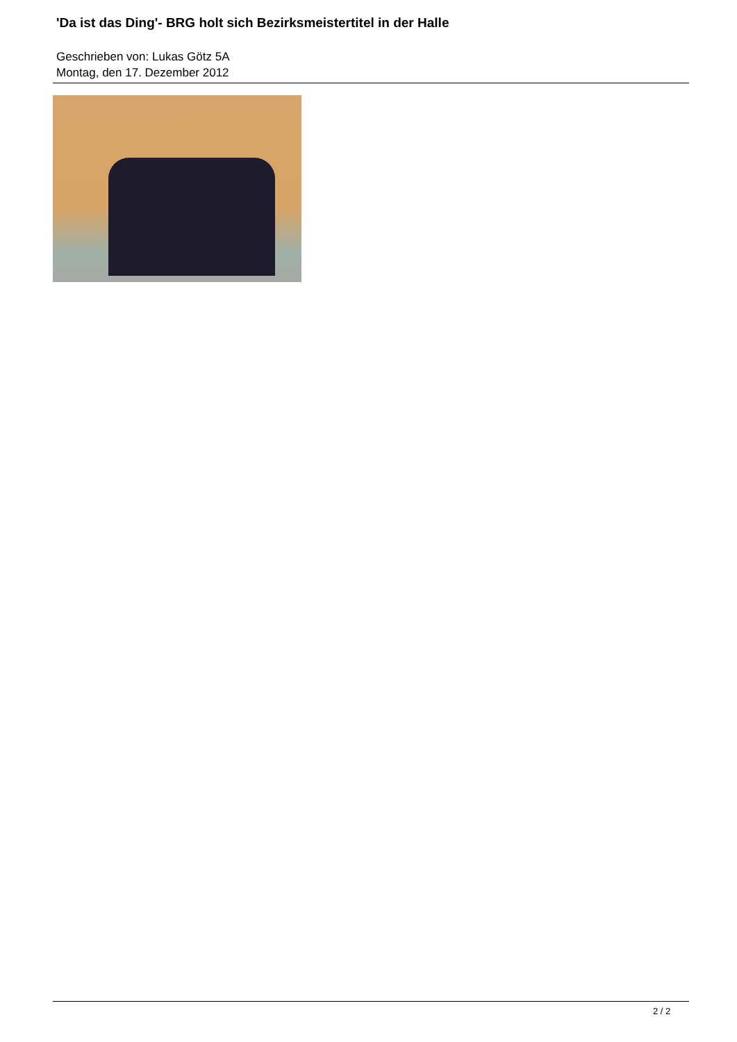'Da ist das Ding'- BRG holt sich Bezirksmeistertitel in der Halle
Geschrieben von: Lukas Götz 5A
Montag, den 17. Dezember 2012
2 / 2